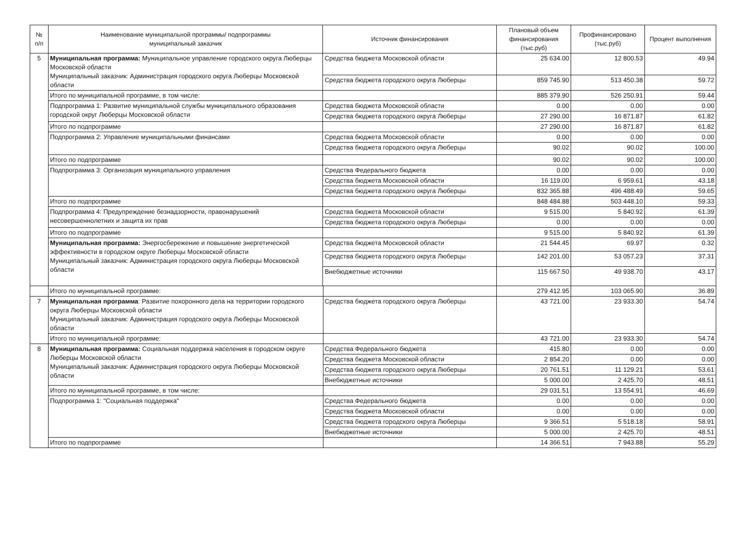| № п/п | Наименование муниципальной программы/ подпрограммы муниципальный заказчик | Источник финансирования | Плановый объем финансирования (тыс.руб) | Профинансировано (тыс.руб) | Процент выполнения |
| --- | --- | --- | --- | --- | --- |
| 5 | Муниципальная программа: Муниципальное управление городского округа Люберцы Московской области Муниципальный заказчик: Администрация городского округа Люберцы Московской области | Средства бюджета Московской области | 25 634.00 | 12 800.53 | 49.94 |
| | | Средства бюджета городского округа Люберцы | 859 745.90 | 513 450.38 | 59.72 |
| | Итого по муниципальной программе, в том числе: | | 885 379.90 | 526 250.91 | 59.44 |
| | Подпрограмма 1: Развитие муниципальной службы муниципального образования городской округ Люберцы Московской области | Средства бюджета Московской области | 0.00 | 0.00 | 0.00 |
| | | Средства бюджета городского округа Люберцы | 27 290.00 | 16 871.87 | 61.82 |
| | Итого по подпрограмме | | 27 290.00 | 16 871.87 | 61.82 |
| | Подпрограмма 2: Управление муниципальными финансами | Средства бюджета Московской области | 0.00 | 0.00 | 0.00 |
| | | Средства бюджета городского округа Люберцы | 90.02 | 90.02 | 100.00 |
| | Итого по подпрограмме | | 90.02 | 90.02 | 100.00 |
| | Подпрограмма 3: Организация муниципального управления | Средства Федерального бюджета | 0.00 | 0.00 | 0.00 |
| | | Средства бюджета Московской области | 16 119.00 | 6 959.61 | 43.18 |
| | | Средства бюджета городского округа Люберцы | 832 365.88 | 496 488.49 | 59.65 |
| | Итого по подпрограмме | | 848 484.88 | 503 448.10 | 59.33 |
| | Подпрограмма 4: Предупреждение безнадзорности, правонарушений несовершеннолетних и защита их прав | Средства бюджета Московской области | 9 515.00 | 5 840.92 | 61.39 |
| | | Средства бюджета городского округа Люберцы | 0.00 | 0.00 | 0.00 |
| | Итого по подпрограмме | | 9 515.00 | 5 840.92 | 61.39 |
| | Муниципальная программа: Энергосбережение и повышение энергетической эффективности в городском округе Люберцы Московской области Муниципальный заказчик: Администрация городского округа Люберцы Московской области | Средства бюджета Московской области | 21 544.45 | 69.97 | 0.32 |
| | | Средства бюджета городского округа Люберцы | 142 201.00 | 53 057.23 | 37.31 |
| | | Внебюджетные источники | 115 667.50 | 49 938.70 | 43.17 |
| | Итого по муниципальной программе: | | 279 412.95 | 103 065.90 | 36.89 |
| 7 | Муниципальная программа : Развитие похоронного дела на территории городского округа Люберцы Московской области Муниципальный заказчик: Администрация городского округа Люберцы Московской области | Средства бюджета городского округа Люберцы | 43 721.00 | 23 933.30 | 54.74 |
| | Итого по муниципальной программе: | | 43 721.00 | 23 933.30 | 54.74 |
| 8 | Муниципальная программа: Социальная поддержка населения в городском округе Люберцы Московской области Муниципальный заказчик: Администрация городского округа Люберцы Московской области | Средства Федерального бюджета | 415.80 | 0.00 | 0.00 |
| | | Средства бюджета Московской области | 2 854.20 | 0.00 | 0.00 |
| | | Средства бюджета городского округа Люберцы | 20 761.51 | 11 129.21 | 53.61 |
| | | Внебюджетные источники | 5 000.00 | 2 425.70 | 48.51 |
| | Итого по муниципальной программе, в том числе: | | 29 031.51 | 13 554.91 | 46.69 |
| | Подпрограмма 1: "Социальная поддержка" | Средства Федерального бюджета | 0.00 | 0.00 | 0.00 |
| | | Средства бюджета Московской области | 0.00 | 0.00 | 0.00 |
| | | Средства бюджета городского округа Люберцы | 9 366.51 | 5 518.18 | 58.91 |
| | | Внебюджетные источники | 5 000.00 | 2 425.70 | 48.51 |
| | Итого по подпрограмме | | 14 366.51 | 7 943.88 | 55.29 |